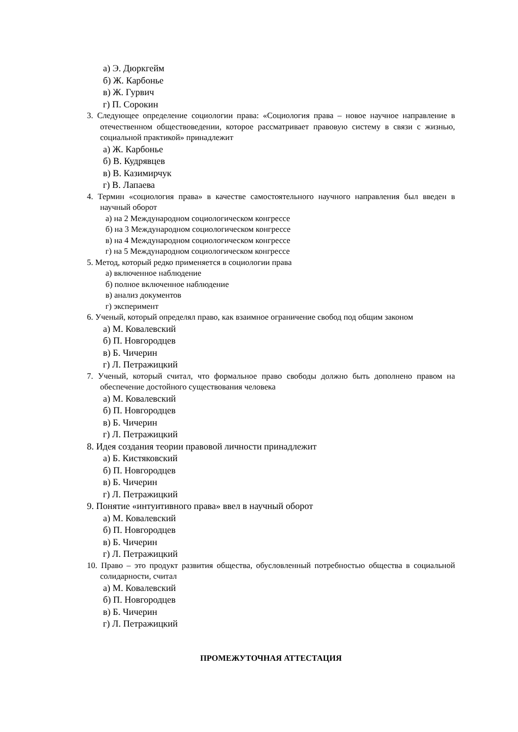а) Э. Дюркгейм
б) Ж. Карбонье
в) Ж. Гурвич
г) П. Сорокин
3. Следующее определение социологии права: «Социология права – новое научное направление в отечественном обществоведении, которое рассматривает правовую систему в связи с жизнью, социальной практикой» принадлежит
а) Ж. Карбонье
б) В. Кудрявцев
в) В. Казимирчук
г) В. Лапаева
4. Термин «социология права» в качестве самостоятельного научного направления был введен в научный оборот
а) на 2 Международном социологическом конгрессе
б) на 3 Международном социологическом конгрессе
в) на 4 Международном социологическом конгрессе
г) на 5 Международном социологическом конгрессе
5. Метод, который редко применяется в социологии права
а) включенное наблюдение
б) полное включенное наблюдение
в) анализ документов
г) эксперимент
6. Ученый, который определял право, как взаимное ограничение свобод под общим законом
а) М. Ковалевский
б) П. Новгородцев
в) Б. Чичерин
г) Л. Петражицкий
7. Ученый, который считал, что формальное право свободы должно быть дополнено правом на обеспечение достойного существования человека
а) М. Ковалевский
б) П. Новгородцев
в) Б. Чичерин
г) Л. Петражицкий
8. Идея создания теории правовой личности принадлежит
а) Б. Кистяковский
б) П. Новгородцев
в) Б. Чичерин
г) Л. Петражицкий
9. Понятие «интуитивного права» ввел в научный оборот
а) М. Ковалевский
б) П. Новгородцев
в) Б. Чичерин
г) Л. Петражицкий
10. Право – это продукт развития общества, обусловленный потребностью общества в социальной солидарности, считал
а) М. Ковалевский
б) П. Новгородцев
в) Б. Чичерин
г) Л. Петражицкий
ПРОМЕЖУТОЧНАЯ АТТЕСТАЦИЯ